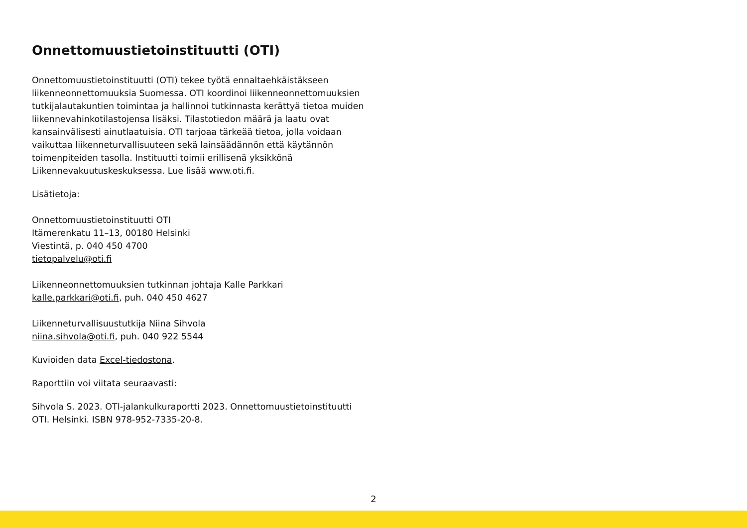Onnettomuustietoinstituutti (OTI)
Onnettomuustietoinstituutti (OTI) tekee työtä ennaltaehkäistäkseen liikenneonnettomuuksia Suomessa. OTI koordinoi liikenneonnettomuuksien tutkijalautakuntien toimintaa ja hallinnoi tutkinnasta kerättyä tietoa muiden liikennevahinkotilastojensa lisäksi. Tilastotiedon määrä ja laatu ovat kansainvälisesti ainutlaatuisia. OTI tarjoaa tärkeää tietoa, jolla voidaan vaikuttaa liikenneturvallisuuteen sekä lainsäädännön että käytännön toimenpiteiden tasolla. Instituutti toimii erillisenä yksikkönä Liikennevakuutuskeskuksessa. Lue lisää www.oti.fi.
Lisätietoja:
Onnettomuustietoinstituutti OTI
Itämerenkatu 11–13, 00180 Helsinki
Viestintä, p. 040 450 4700
tietopalvelu@oti.fi
Liikenneonnettomuuksien tutkinnan johtaja Kalle Parkkari
kalle.parkkari@oti.fi, puh. 040 450 4627
Liikenneturvallisuustutkija Niina Sihvola
niina.sihvola@oti.fi, puh. 040 922 5544
Kuvioiden data Excel-tiedostona.
Raporttiin voi viitata seuraavasti:
Sihvola S. 2023. OTI-jalankulkuraportti 2023. Onnettomuustietoinstituutti OTI. Helsinki. ISBN 978-952-7335-20-8.
2